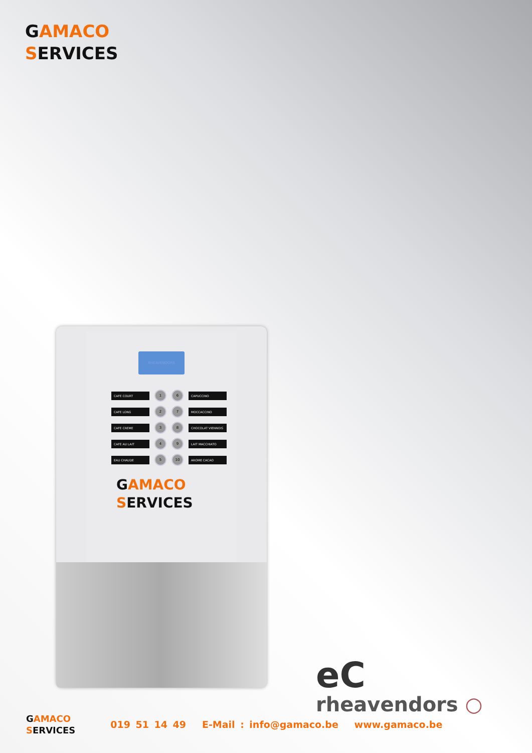GAMACO
SERVICES
RHEAVENDORS
CAFE COURT 1 6 CAPUCCINO
CAFE LONG 2 7 MOCCACCINO
CAFE CREME 3 8 CHOCOLAT VIENNOIS
CAFE AU LAIT 4 9 LAIT MACCHIATO
EAU CHAUDE 5 10 AROME CACAO
GAMACO
SERVICES
eC
rheavendors ○
GAMACO
SERVICES
019 51 14 49 E-Mail : info@gamaco.be www.gamaco.be